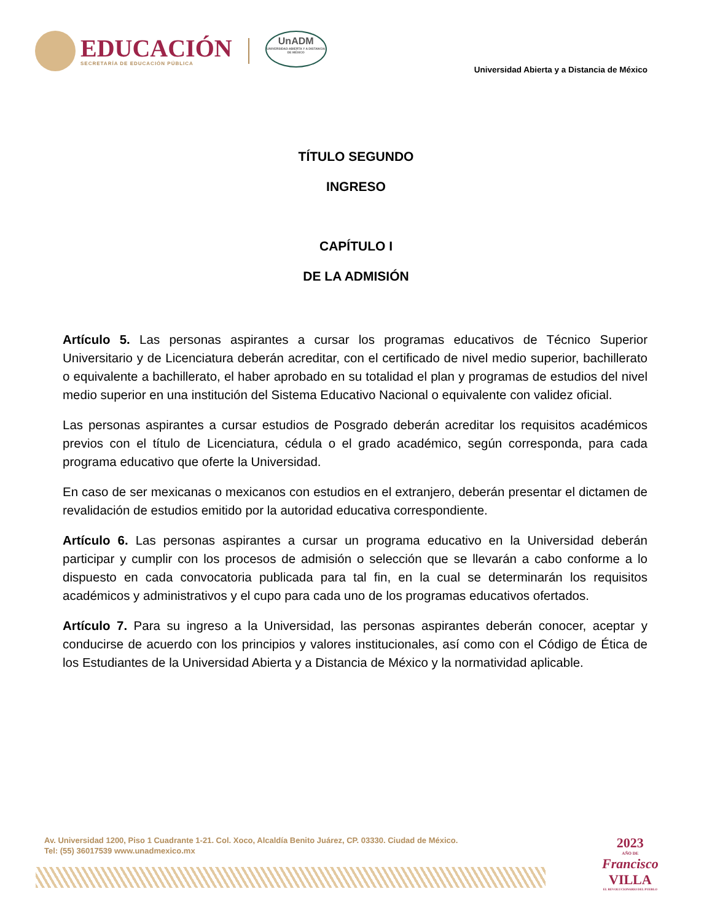EDUCACIÓN
SECRETARÍA DE EDUCACIÓN PÚBLICA
UnADM
UNIVERSIDAD ABIERTA Y A DISTANCIA DE MÉXICO
Universidad Abierta y a Distancia de México
TÍTULO SEGUNDO
INGRESO
CAPÍTULO I
DE LA ADMISIÓN
Artículo 5. Las personas aspirantes a cursar los programas educativos de Técnico Superior Universitario y de Licenciatura deberán acreditar, con el certificado de nivel medio superior, bachillerato o equivalente a bachillerato, el haber aprobado en su totalidad el plan y programas de estudios del nivel medio superior en una institución del Sistema Educativo Nacional o equivalente con validez oficial.
Las personas aspirantes a cursar estudios de Posgrado deberán acreditar los requisitos académicos previos con el título de Licenciatura, cédula o el grado académico, según corresponda, para cada programa educativo que oferte la Universidad.
En caso de ser mexicanas o mexicanos con estudios en el extranjero, deberán presentar el dictamen de revalidación de estudios emitido por la autoridad educativa correspondiente.
Artículo 6. Las personas aspirantes a cursar un programa educativo en la Universidad deberán participar y cumplir con los procesos de admisión o selección que se llevarán a cabo conforme a lo dispuesto en cada convocatoria publicada para tal fin, en la cual se determinarán los requisitos académicos y administrativos y el cupo para cada uno de los programas educativos ofertados.
Artículo 7. Para su ingreso a la Universidad, las personas aspirantes deberán conocer, aceptar y conducirse de acuerdo con los principios y valores institucionales, así como con el Código de Ética de los Estudiantes de la Universidad Abierta y a Distancia de México y la normatividad aplicable.
Av. Universidad 1200, Piso 1 Cuadrante 1-21. Col. Xoco, Alcaldía Benito Juárez, CP. 03330. Ciudad de México.
Tel: (55) 36017539 www.unadmexico.mx
2023
AÑO DE
Francisco
VILLA
EL REVOLUCIONARIO DEL PUEBLO